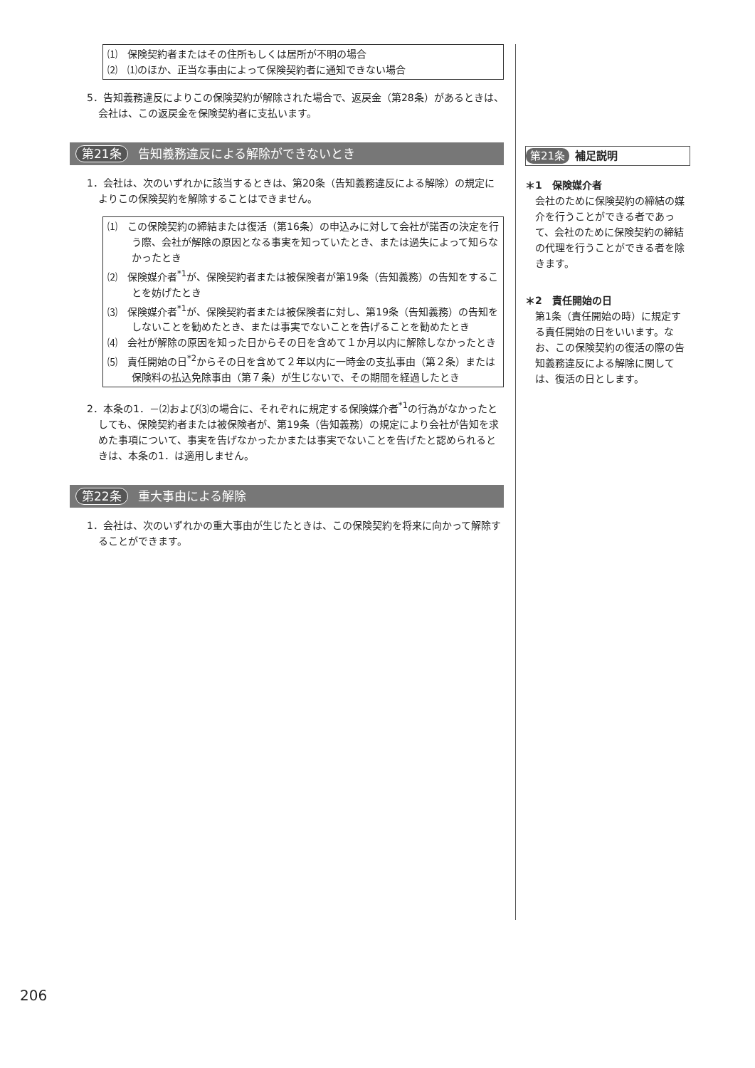⑴　保険契約者またはその住所もしくは居所が不明の場合
⑵　⑴のほか、正当な事由によって保険契約者に通知できない場合
5．告知義務違反によりこの保険契約が解除された場合で、返戻金（第28条）があるときは、会社は、この返戻金を保険契約者に支払います。
第21条 告知義務違反による解除ができないとき
1．会社は、次のいずれかに該当するときは、第20条（告知義務違反による解除）の規定によりこの保険契約を解除することはできません。
⑴　この保険契約の締結または復活（第16条）の申込みに対して会社が諾否の決定を行う際、会社が解除の原因となる事実を知っていたとき、または過失によって知らなかったとき
⑵　保険媒介者<sup>*1</sup>が、保険契約者または被保険者が第19条（告知義務）の告知をすることを妨げたとき
⑶　保険媒介者<sup>*1</sup>が、保険契約者または被保険者に対し、第19条（告知義務）の告知をしないことを勧めたとき、または事実でないことを告げることを勧めたとき
⑷　会社が解除の原因を知った日からその日を含めて１か月以内に解除しなかったとき
⑸　責任開始の日<sup>*2</sup>からその日を含めて２年以内に一時金の支払事由（第２条）または保険料の払込免除事由（第７条）が生じないで、その期間を経過したとき
2．本条の1．－⑵および⑶の場合に、それぞれに規定する保険媒介者<sup>*1</sup>の行為がなかったとしても、保険契約者または被保険者が、第19条（告知義務）の規定により会社が告知を求めた事項について、事実を告げなかったかまたは事実でないことを告げたと認められるときは、本条の1．は適用しません。
第22条 重大事由による解除
1．会社は、次のいずれかの重大事由が生じたときは、この保険契約を将来に向かって解除することができます。
第21条 補足説明
＊1　保険媒介者
会社のために保険契約の締結の媒介を行うことができる者であって、会社のために保険契約の締結の代理を行うことができる者を除きます。
＊2　責任開始の日
第1条（責任開始の時）に規定する責任開始の日をいいます。なお、この保険契約の復活の際の告知義務違反による解除に関しては、復活の日とします。
206